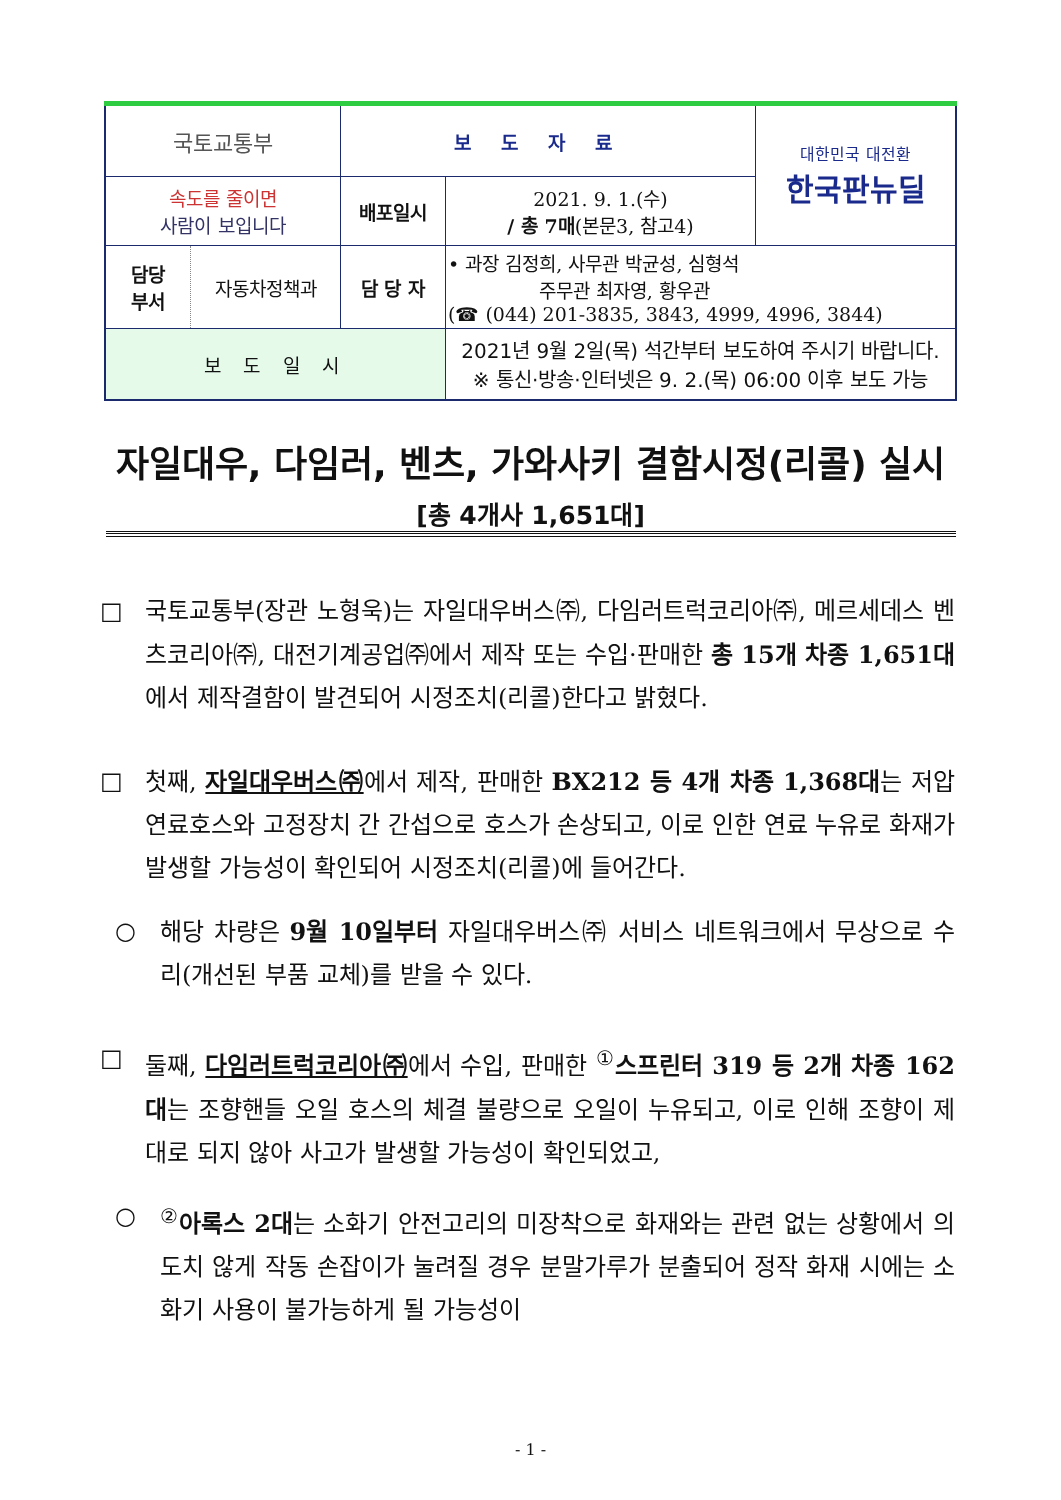| 국토교통부 | 보도자료 | | 대한민국 대전환 한국판뉴딜 |
| 속도를 줄이면 사람이 보입니다 | 배포일시 | 2021. 9. 1.(수) / 총 7매 (본문3, 참고4) | |
| / 담당 부서 / 자동차정책과 / | 담 당 자 | • 과장 김정희, 사무관 박균성, 심형석 주무관 최자영, 황우관 (☎ (044) 201-3835, 3843, 4999, 4996, 3844) | |
| 보 도 일 시 | | 2021년 9월 2일(목) 석간부터 보도하여 주시기 바랍니다. ※ 통신·방송·인터넷은 9. 2.(목) 06:00 이후 보도 가능 | |
자일대우, 다임러, 벤츠, 가와사키 결함시정(리콜) 실시
[총 4개사 1,651대]
□ 국토교통부(장관 노형욱)는 자일대우버스㈜, 다임러트럭코리아㈜, 메르세데스 벤츠코리아㈜, 대전기계공업㈜에서 제작 또는 수입·판매한 총 15개 차종 1,651대에서 제작결함이 발견되어 시정조치(리콜)한다고 밝혔다.
□ 첫째, 자일대우버스㈜에서 제작, 판매한 BX212 등 4개 차종 1,368대는 저압 연료호스와 고정장치 간 간섭으로 호스가 손상되고, 이로 인한 연료 누유로 화재가 발생할 가능성이 확인되어 시정조치(리콜)에 들어간다.
○ 해당 차량은 9월 10일부터 자일대우버스㈜ 서비스 네트워크에서 무상으로 수리(개선된 부품 교체)를 받을 수 있다.
□ 둘째, 다임러트럭코리아㈜에서 수입, 판매한 <sup>①</sup>스프린터 319 등 2개 차종 162대는 조향핸들 오일 호스의 체결 불량으로 오일이 누유되고, 이로 인해 조향이 제대로 되지 않아 사고가 발생할 가능성이 확인되었고,
○ <sup>②</sup>아록스 2대는 소화기 안전고리의 미장착으로 화재와는 관련 없는 상황에서 의도치 않게 작동 손잡이가 눌려질 경우 분말가루가 분출되어 정작 화재 시에는 소화기 사용이 불가능하게 될 가능성이
- 1 -